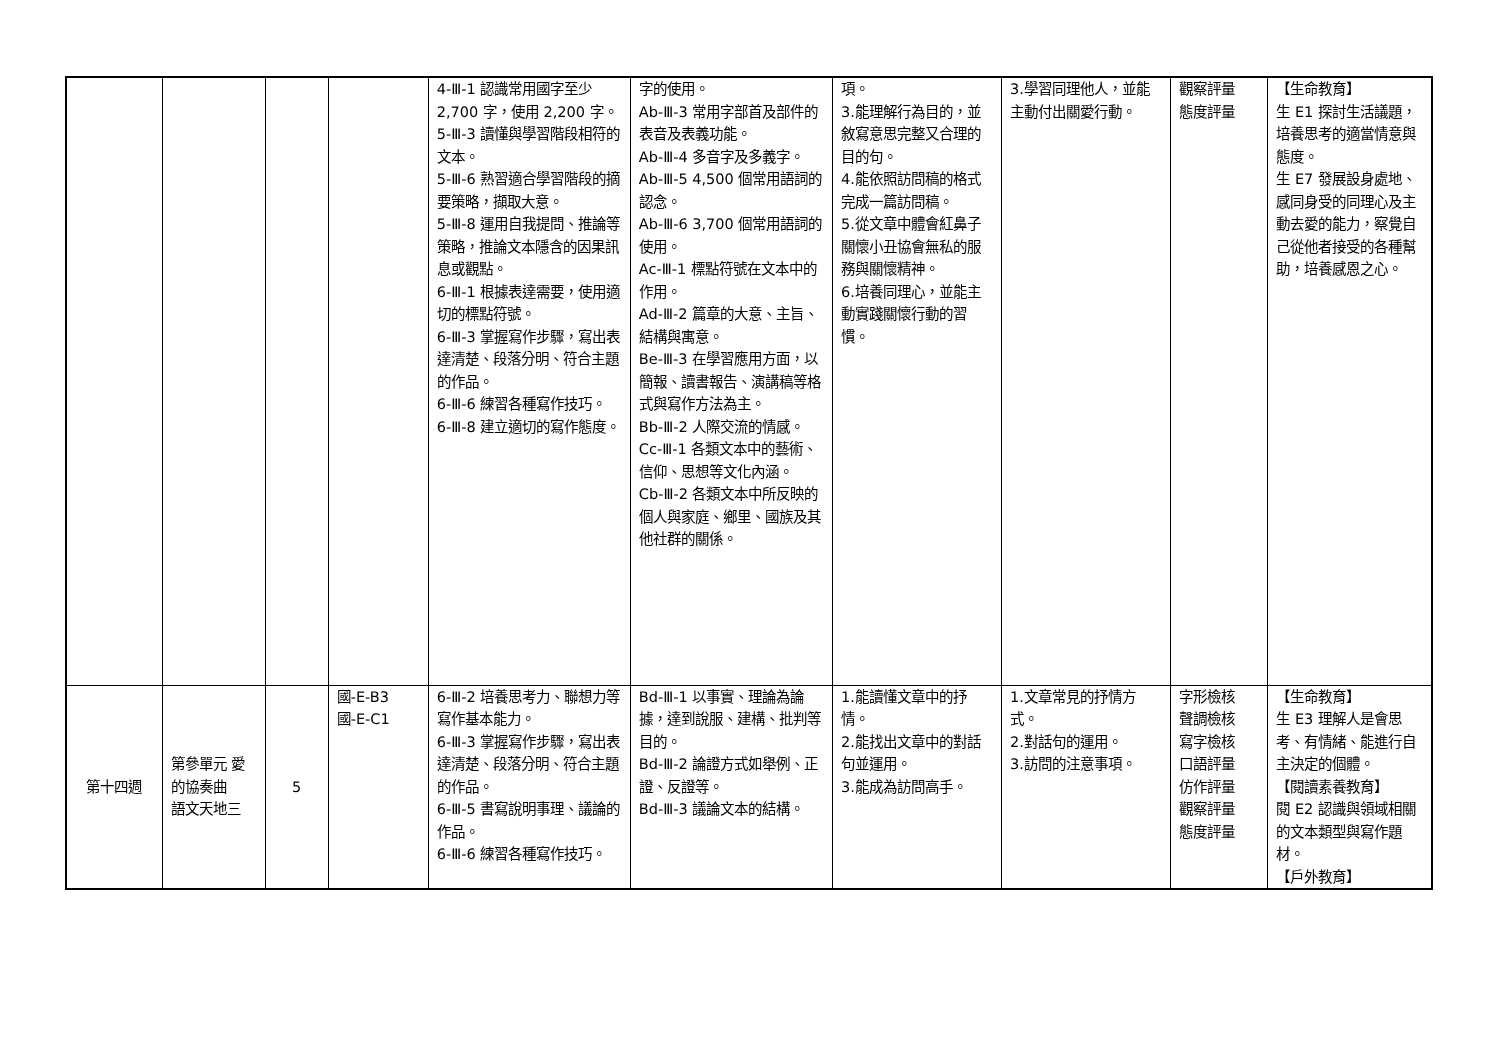| | | | | 4-Ⅲ-1 認識常用國字至少 2,700 字，使用 2,200 字。 5-Ⅲ-3 讀懂與學習階段相符的文本。 5-Ⅲ-6 熟習適合學習階段的摘要策略，擷取大意。 5-Ⅲ-8 運用自我提問、推論等策略，推論文本隱含的因果訊息或觀點。 6-Ⅲ-1 根據表達需要，使用適切的標點符號。 6-Ⅲ-3 掌握寫作步驟，寫出表達清楚、段落分明、符合主題的作品。 6-Ⅲ-6 練習各種寫作技巧。 6-Ⅲ-8 建立適切的寫作態度。 | 字的使用。 Ab-Ⅲ-3 常用字部首及部件的表音及表義功能。 Ab-Ⅲ-4 多音字及多義字。 Ab-Ⅲ-5 4,500 個常用語詞的認念。 Ab-Ⅲ-6 3,700 個常用語詞的使用。 Ac-Ⅲ-1 標點符號在文本中的作用。 Ad-Ⅲ-2 篇章的大意、主旨、結構與寓意。 Be-Ⅲ-3 在學習應用方面，以簡報、讀書報告、演講稿等格式與寫作方法為主。 Bb-Ⅲ-2 人際交流的情感。 Cc-Ⅲ-1 各類文本中的藝術、信仰、思想等文化內涵。 Cb-Ⅲ-2 各類文本中所反映的個人與家庭、鄉里、國族及其他社群的關係。 | 項。 3.能理解行為目的，並敘寫意思完整又合理的目的句。 4.能依照訪問稿的格式完成一篇訪問稿。 5.從文章中體會紅鼻子關懷小丑協會無私的服務與關懷精神。 6.培養同理心，並能主動實踐關懷行動的習慣。 | 3.學習同理他人，並能主動付出關愛行動。 | 觀察評量 態度評量 | 【生命教育】 生 E1 探討生活議題，培養思考的適當情意與態度。 生 E7 發展設身處地、感同身受的同理心及主動去愛的能力，察覺自己從他者接受的各種幫助，培養感恩之心。 |
| 第十四週 | 第參單元 愛的協奏曲 語文天地三 | 5 | 國-E-B3 國-E-C1 | 6-Ⅲ-2 培養思考力、聯想力等寫作基本能力。 6-Ⅲ-3 掌握寫作步驟，寫出表達清楚、段落分明、符合主題的作品。 6-Ⅲ-5 書寫說明事理、議論的作品。 6-Ⅲ-6 練習各種寫作技巧。 | Bd-Ⅲ-1 以事實、理論為論據，達到說服、建構、批判等目的。 Bd-Ⅲ-2 論證方式如舉例、正證、反證等。 Bd-Ⅲ-3 議論文本的結構。 | 1.能讀懂文章中的抒情。 2.能找出文章中的對話句並運用。 3.能成為訪問高手。 | 1.文章常見的抒情方式。 2.對話句的運用。 3.訪問的注意事項。 | 字形檢核 聲調檢核 寫字檢核 口語評量 仿作評量 觀察評量 態度評量 | 【生命教育】 生 E3 理解人是會思考、有情緒、能進行自主決定的個體。 【閱讀素養教育】 閱 E2 認識與領域相關的文本類型與寫作題材。 【戶外教育】 |